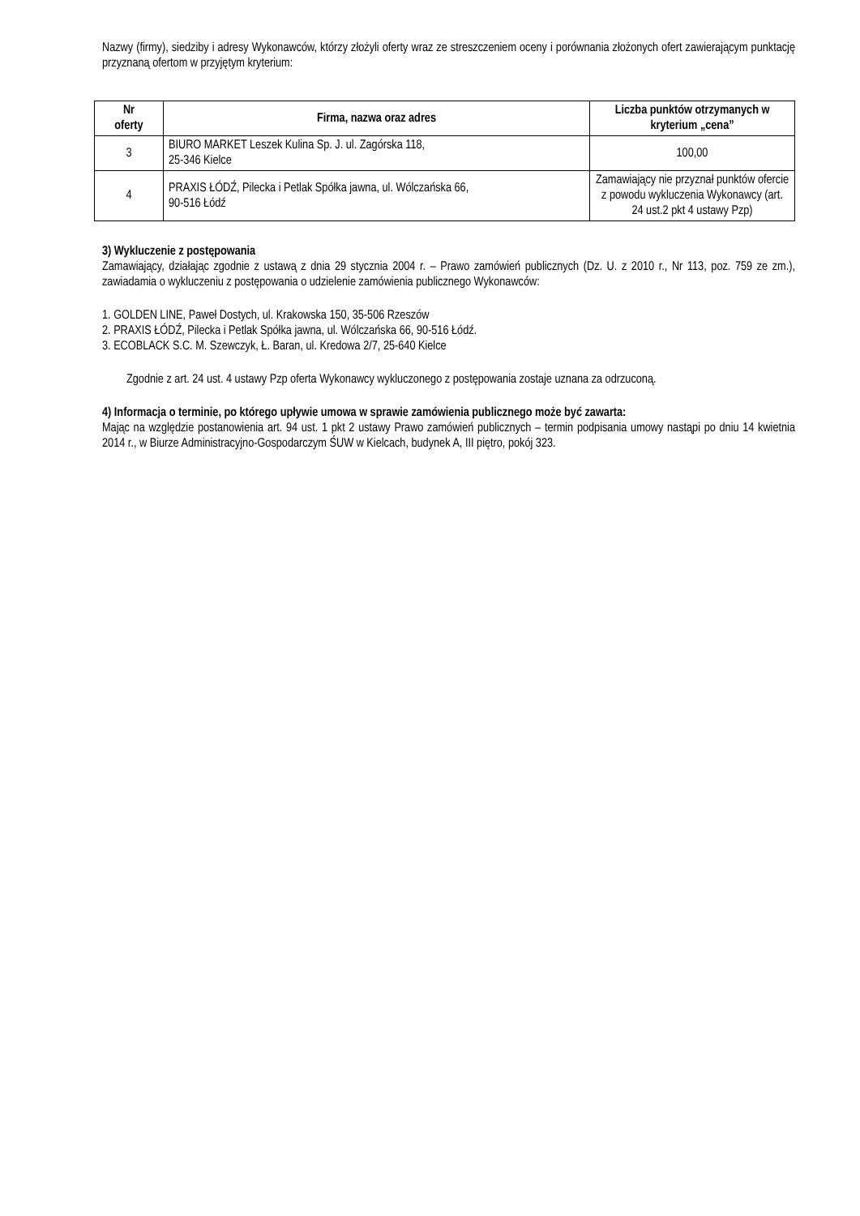Nazwy (firmy), siedziby i adresy Wykonawców, którzy złożyli oferty wraz ze streszczeniem oceny i porównania złożonych ofert zawierającym punktację przyznaną ofertom w przyjętym kryterium:
| Nr oferty | Firma, nazwa oraz adres | Liczba punktów otrzymanych w kryterium „cena” |
| --- | --- | --- |
| 3 | BIURO MARKET Leszek Kulina Sp. J. ul. Zagórska 118, 25-346 Kielce | 100,00 |
| 4 | PRAXIS ŁÓDŹ, Pilecka i Petlak Spółka jawna, ul. Wólczańska 66, 90-516 Łódź | Zamawiający nie przyznał punktów ofercie z powodu wykluczenia Wykonawcy (art. 24 ust.2 pkt 4 ustawy Pzp) |
3) Wykluczenie z postępowania
Zamawiający, działając zgodnie z ustawą z dnia 29 stycznia 2004 r. – Prawo zamówień publicznych (Dz. U. z 2010 r., Nr 113, poz. 759 ze zm.), zawiadamia o wykluczeniu z postępowania o udzielenie zamówienia publicznego Wykonawców:
1. GOLDEN LINE, Paweł Dostych, ul. Krakowska 150, 35-506 Rzeszów
2. PRAXIS ŁÓDŹ, Pilecka i Petlak Spółka jawna, ul. Wólczańska 66, 90-516 Łódź.
3. ECOBLACK S.C. M. Szewczyk, Ł. Baran, ul. Kredowa 2/7, 25-640 Kielce
Zgodnie z art. 24 ust. 4 ustawy Pzp oferta Wykonawcy wykluczonego z postępowania zostaje uznana za odrzuconą.
4) Informacja o terminie, po którego upływie umowa w sprawie zamówienia publicznego może być zawarta:
Mając na względzie postanowienia art. 94 ust. 1 pkt 2 ustawy Prawo zamówień publicznych – termin podpisania umowy nastąpi po dniu 14 kwietnia 2014 r., w Biurze Administracyjno-Gospodarczym ŚUW w Kielcach, budynek A, III piętro, pokój 323.